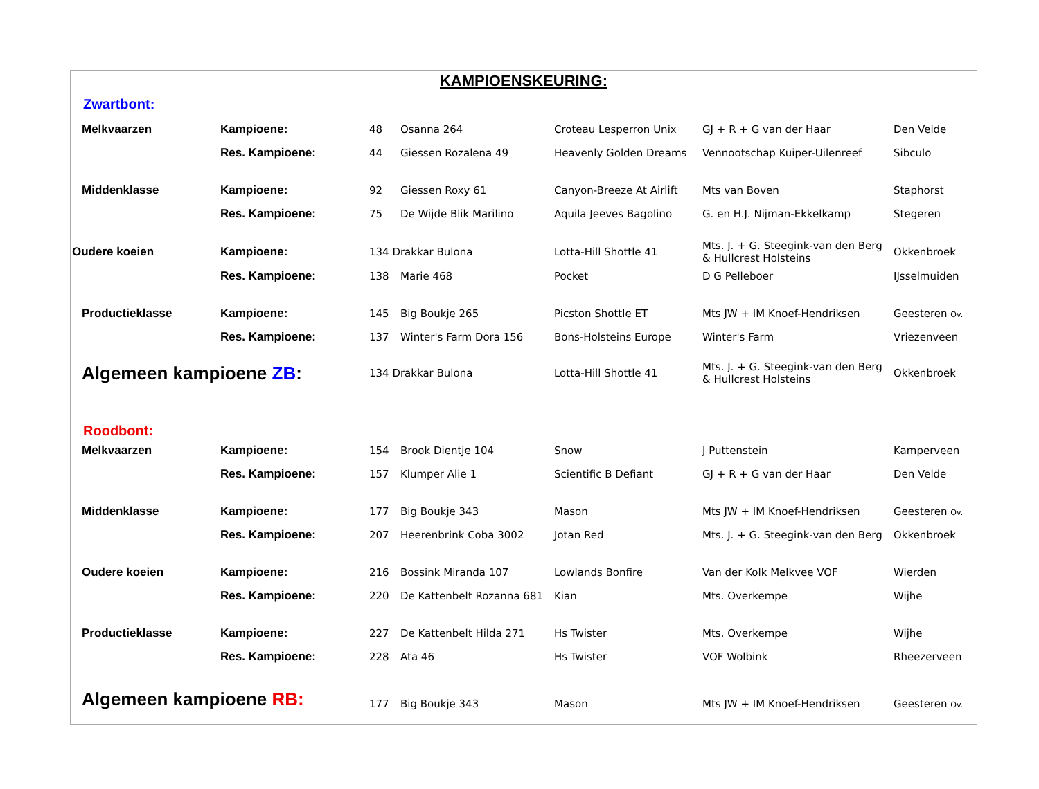KAMPIOENSKEURING:
| Zwartbont: | | | | | | |
| Melkvaarzen | Kampioene: | 48 | Osanna 264 | Croteau Lesperron Unix | GJ + R + G van der Haar | Den Velde |
| | Res. Kampioene: | 44 | Giessen Rozalena 49 | Heavenly Golden Dreams | Vennootschap Kuiper-Uilenreef | Sibculo |
| Middenklasse | Kampioene: | 92 | Giessen Roxy 61 | Canyon-Breeze At Airlift | Mts van Boven | Staphorst |
| | Res. Kampioene: | 75 | De Wijde Blik Marilino | Aquila Jeeves Bagolino | G. en H.J. Nijman-Ekkelkamp | Stegeren |
| Oudere koeien | Kampioene: | 134 Drakkar Bulona | | Lotta-Hill Shottle 41 | Mts. J. + G. Steegink-van den Berg & Hullcrest Holsteins | Okkenbroek |
| | Res. Kampioene: | 138 | Marie 468 | Pocket | D G Pelleboer | IJsselmuiden |
| Productieklasse | Kampioene: | 145 | Big Boukje 265 | Picston Shottle ET | Mts JW + IM Knoef-Hendriksen | Geesteren Ov. |
| | Res. Kampioene: | 137 | Winter's Farm Dora 156 | Bons-Holsteins Europe | Winter's Farm | Vriezenveen |
| Algemeen kampioene ZB : | | 134 Drakkar Bulona | | Lotta-Hill Shottle 41 | Mts. J. + G. Steegink-van den Berg & Hullcrest Holsteins | Okkenbroek |
| Roodbont: | | | | | | |
| Melkvaarzen | Kampioene: | 154 | Brook Dientje 104 | Snow | J Puttenstein | Kamperveen |
| | Res. Kampioene: | 157 | Klumper Alie 1 | Scientific B Defiant | GJ + R + G van der Haar | Den Velde |
| Middenklasse | Kampioene: | 177 | Big Boukje 343 | Mason | Mts JW + IM Knoef-Hendriksen | Geesteren Ov. |
| | Res. Kampioene: | 207 | Heerenbrink Coba 3002 | Jotan Red | Mts. J. + G. Steegink-van den Berg | Okkenbroek |
| Oudere koeien | Kampioene: | 216 | Bossink Miranda 107 | Lowlands Bonfire | Van der Kolk Melkvee VOF | Wierden |
| | Res. Kampioene: | 220 | De Kattenbelt Rozanna 681 | Kian | Mts. Overkempe | Wijhe |
| Productieklasse | Kampioene: | 227 | De Kattenbelt Hilda 271 | Hs Twister | Mts. Overkempe | Wijhe |
| | Res. Kampioene: | 228 | Ata 46 | Hs Twister | VOF Wolbink | Rheezerveen |
| Algemeen kampioene RB: | | 177 | Big Boukje 343 | Mason | Mts JW + IM Knoef-Hendriksen | Geesteren Ov. |